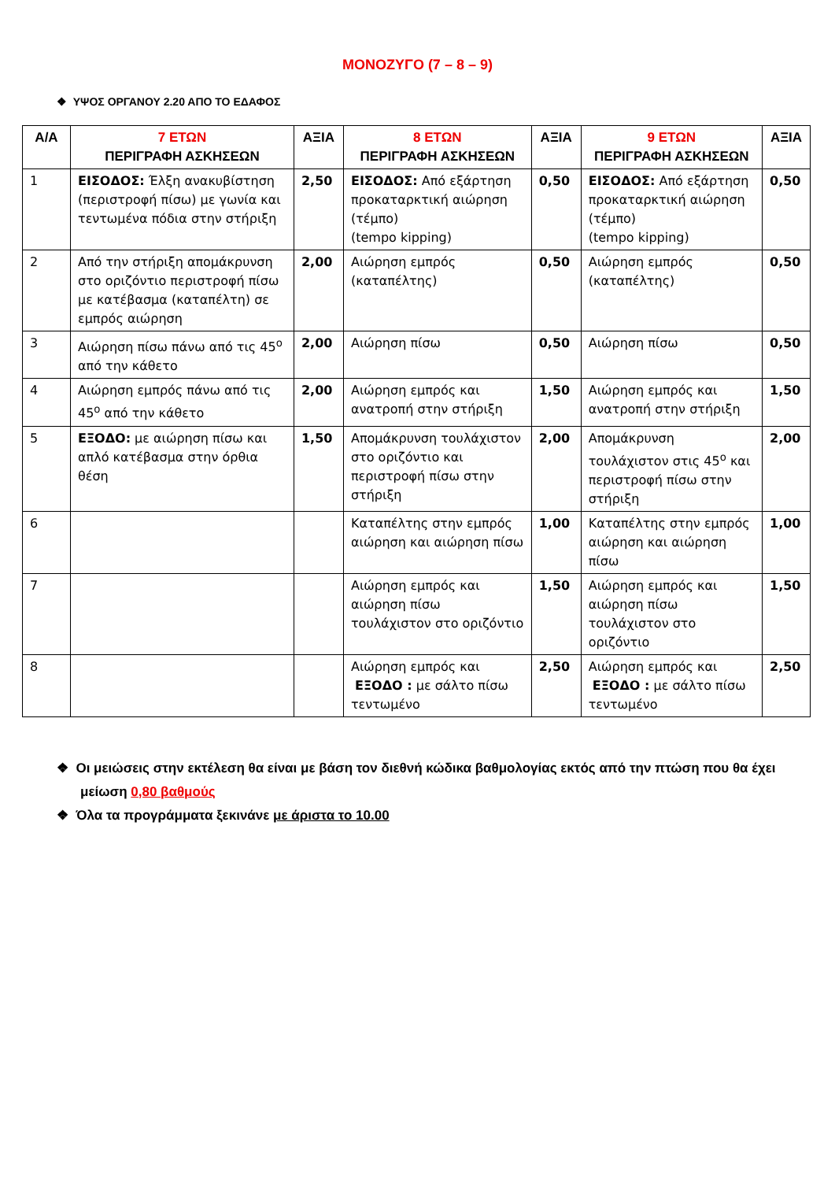ΜΟΝΟΖΥΓΟ (7 – 8 – 9)
❖ ΥΨΟΣ ΟΡΓΑΝΟΥ 2.20 ΑΠΟ ΤΟ ΕΔΑΦΟΣ
| Α/Α | 7 ΕΤΩΝ ΠΕΡΙΓΡΑΦΗ ΑΣΚΗΣΕΩΝ | ΑΞΙΑ | 8 ΕΤΩΝ ΠΕΡΙΓΡΑΦΗ ΑΣΚΗΣΕΩΝ | ΑΞΙΑ | 9 ΕΤΩΝ ΠΕΡΙΓΡΑΦΗ ΑΣΚΗΣΕΩΝ | ΑΞΙΑ |
| --- | --- | --- | --- | --- | --- | --- |
| 1 | ΕΙΣΟΔΟΣ: Έλξη ανακυβίστηση (περιστροφή πίσω) με γωνία και τεντωμένα πόδια στην στήριξη | 2,50 | ΕΙΣΟΔΟΣ: Από εξάρτηση προκαταρκτική αιώρηση (τέμπο) (tempo kipping) | 0,50 | ΕΙΣΟΔΟΣ: Από εξάρτηση προκαταρκτική αιώρηση (τέμπο) (tempo kipping) | 0,50 |
| 2 | Από την στήριξη απομάκρυνση στο οριζόντιο περιστροφή πίσω με κατέβασμα (καταπέλτη) σε εμπρός αιώρηση | 2,00 | Αιώρηση εμπρός (καταπέλτης) | 0,50 | Αιώρηση εμπρός (καταπέλτης) | 0,50 |
| 3 | Αιώρηση πίσω πάνω από τις 45<sup>ο</sup> από την κάθετο | 2,00 | Αιώρηση πίσω | 0,50 | Αιώρηση πίσω | 0,50 |
| 4 | Αιώρηση εμπρός πάνω από τις 45<sup>ο</sup> από την κάθετο | 2,00 | Αιώρηση εμπρός και ανατροπή στην στήριξη | 1,50 | Αιώρηση εμπρός και ανατροπή στην στήριξη | 1,50 |
| 5 | ΕΞΟΔΟ: με αιώρηση πίσω και απλό κατέβασμα στην όρθια θέση | 1,50 | Απομάκρυνση τουλάχιστον στο οριζόντιο και περιστροφή πίσω στην στήριξη | 2,00 | Απομάκρυνση τουλάχιστον στις 45<sup>ο</sup> και περιστροφή πίσω στην στήριξη | 2,00 |
| 6 | | | Καταπέλτης στην εμπρός αιώρηση και αιώρηση πίσω | 1,00 | Καταπέλτης στην εμπρός αιώρηση και αιώρηση πίσω | 1,00 |
| 7 | | | Αιώρηση εμπρός και αιώρηση πίσω τουλάχιστον στο οριζόντιο | 1,50 | Αιώρηση εμπρός και αιώρηση πίσω τουλάχιστον στο οριζόντιο | 1,50 |
| 8 | | | Αιώρηση εμπρός και ΕΞΟΔΟ : με σάλτο πίσω τεντωμένο | 2,50 | Αιώρηση εμπρός και ΕΞΟΔΟ : με σάλτο πίσω τεντωμένο | 2,50 |
❖ Οι μειώσεις στην εκτέλεση θα είναι με βάση τον διεθνή κώδικα βαθμολογίας εκτός από την πτώση που θα έχει μείωση 0,80 βαθμούς
❖ Όλα τα προγράμματα ξεκινάνε με άριστα το 10.00